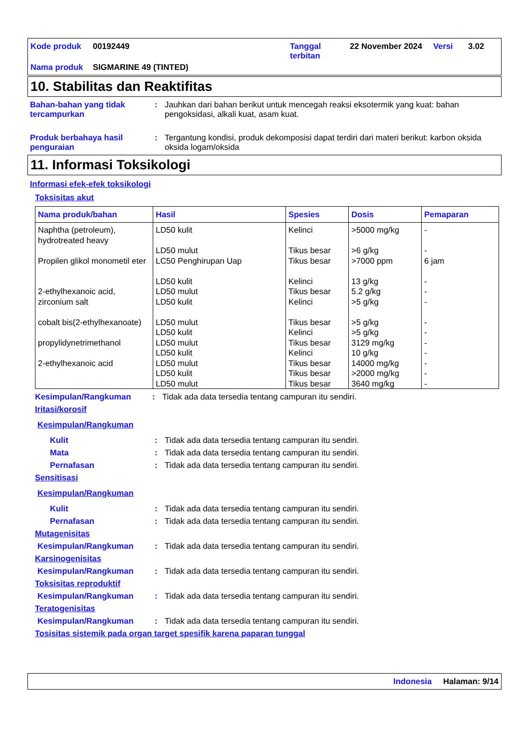| Kode produk | 00192449 | Tanggal terbitan | 22 November 2024 | Versi | 3.02 |
| Nama produk | SIGMARINE 49 (TINTED) | | | | |
10. Stabilitas dan Reaktifitas
Bahan-bahan yang tidak tercampurkan
: Jauhkan dari bahan berikut untuk mencegah reaksi eksotermik yang kuat: bahan pengoksidasi, alkali kuat, asam kuat.
Produk berbahaya hasil penguraian
: Tergantung kondisi, produk dekomposisi dapat terdiri dari materi berikut: karbon oksida oksida logam/oksida
11. Informasi Toksikologi
Informasi efek-efek toksikologi
Toksisitas akut
| Nama produk/bahan | Hasil | Spesies | Dosis | Pemaparan |
| --- | --- | --- | --- | --- |
| Naphtha (petroleum), hydrotreated heavy Propilen glikol monometil eter 2-ethylhexanoic acid, zirconium salt cobalt bis(2-ethylhexanoate) propylidynetrimethanol 2-ethylhexanoic acid | LD50 kulit LD50 mulut LC50 Penghirupan Uap LD50 kulit LD50 mulut LD50 kulit LD50 mulut LD50 kulit LD50 mulut LD50 kulit LD50 mulut LD50 kulit LD50 mulut | Kelinci Tikus besar Tikus besar Kelinci Tikus besar Kelinci Tikus besar Kelinci Tikus besar Kelinci Tikus besar Tikus besar Tikus besar | >5000 mg/kg >6 g/kg >7000 ppm 13 g/kg 5.2 g/kg >5 g/kg >5 g/kg >5 g/kg 3129 mg/kg 10 g/kg 14000 mg/kg >2000 mg/kg 3640 mg/kg | - - 6 jam - - - - - - - - - - |
Kesimpulan/Rangkuman : Tidak ada data tersedia tentang campuran itu sendiri.
Iritasi/korosif
Kesimpulan/Rangkuman
Kulit : Tidak ada data tersedia tentang campuran itu sendiri.
Mata : Tidak ada data tersedia tentang campuran itu sendiri.
Pernafasan : Tidak ada data tersedia tentang campuran itu sendiri.
Sensitisasi
Kesimpulan/Rangkuman
Kulit : Tidak ada data tersedia tentang campuran itu sendiri.
Pernafasan : Tidak ada data tersedia tentang campuran itu sendiri.
Mutagenisitas
Kesimpulan/Rangkuman : Tidak ada data tersedia tentang campuran itu sendiri.
Karsinogenisitas
Kesimpulan/Rangkuman : Tidak ada data tersedia tentang campuran itu sendiri.
Toksisitas reproduktif
Kesimpulan/Rangkuman : Tidak ada data tersedia tentang campuran itu sendiri.
Teratogenisitas
Kesimpulan/Rangkuman : Tidak ada data tersedia tentang campuran itu sendiri.
Tosisitas sistemik pada organ target spesifik karena paparan tunggal
Indonesia Halaman: 9/14